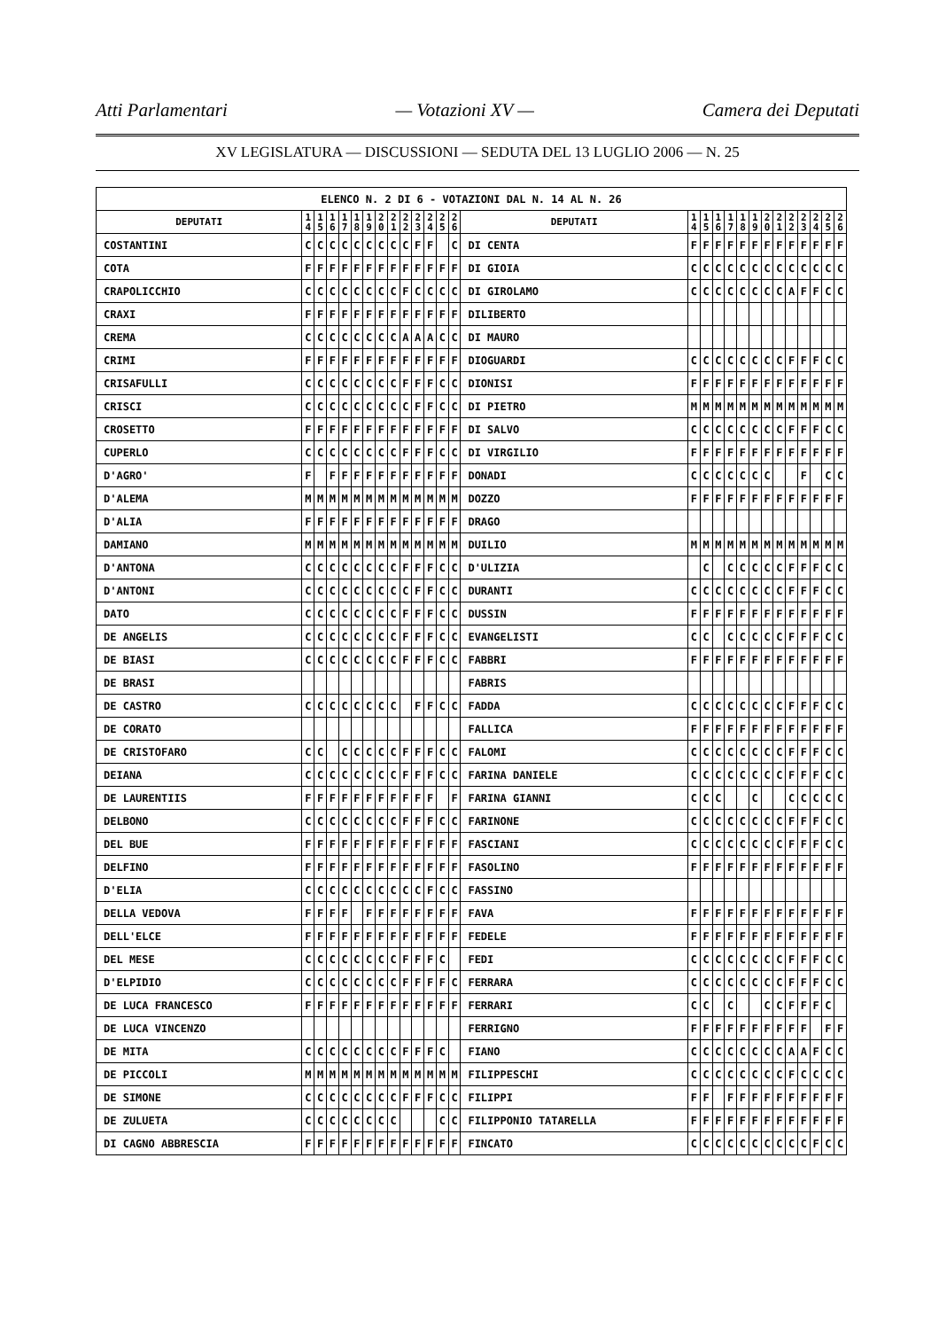Atti Parlamentari — Votazioni XV — Camera dei Deputati
XV LEGISLATURA — DISCUSSIONI — SEDUTA DEL 13 LUGLIO 2006 — N. 25
| ELENCO N. 2 DI 6 - VOTAZIONI DAL N. 14 AL N. 26 | | | | | | | | | | | | | | | | | | | | | | | | | | | |
| DEPUTATI | 1 4 | 1 5 | 1 6 | 1 7 | 1 8 | 1 9 | 2 0 | 2 1 | 2 2 | 2 3 | 2 4 | 2 5 | 2 6 | DEPUTATI | 1 4 | 1 5 | 1 6 | 1 7 | 1 8 | 1 9 | 2 0 | 2 1 | 2 2 | 2 3 | 2 4 | 2 5 | 2 6 |
| COSTANTINI | C | C | C | C | C | C | C | C | C | F | F | | C | DI CENTA | F | F | F | F | F | F | F | F | F | F | F | F | F |
| COTA | F | F | F | F | F | F | F | F | F | F | F | F | F | DI GIOIA | C | C | C | C | C | C | C | C | C | C | C | C | C |
| CRAPOLICCHIO | C | C | C | C | C | C | C | C | F | C | C | C | C | DI GIROLAMO | C | C | C | C | C | C | C | C | A | F | F | C | C |
| CRAXI | F | F | F | F | F | F | F | F | F | F | F | F | F | DILIBERTO | | | | | | | | | | | | | |
| CREMA | C | C | C | C | C | C | C | C | A | A | A | C | C | DI MAURO | | | | | | | | | | | | | |
| CRIMI | F | F | F | F | F | F | F | F | F | F | F | F | F | DIOGUARDI | C | C | C | C | C | C | C | C | F | F | F | C | C |
| CRISAFULLI | C | C | C | C | C | C | C | C | F | F | F | C | C | DIONISI | F | F | F | F | F | F | F | F | F | F | F | F | F |
| CRISCI | C | C | C | C | C | C | C | C | C | F | F | C | C | DI PIETRO | M | M | M | M | M | M | M | M | M | M | M | M | M |
| CROSETTO | F | F | F | F | F | F | F | F | F | F | F | F | F | DI SALVO | C | C | C | C | C | C | C | C | F | F | F | C | C |
| CUPERLO | C | C | C | C | C | C | C | C | F | F | F | C | C | DI VIRGILIO | F | F | F | F | F | F | F | F | F | F | F | F | F |
| D'AGRO' | F | | F | F | F | F | F | F | F | F | F | F | F | DONADI | C | C | C | C | C | C | C | | | F | | C | C |
| D'ALEMA | M | M | M | M | M | M | M | M | M | M | M | M | M | DOZZO | F | F | F | F | F | F | F | F | F | F | F | F | F |
| D'ALIA | F | F | F | F | F | F | F | F | F | F | F | F | F | DRAGO | | | | | | | | | | | | | |
| DAMIANO | M | M | M | M | M | M | M | M | M | M | M | M | M | DUILIO | M | M | M | M | M | M | M | M | M | M | M | M | M |
| D'ANTONA | C | C | C | C | C | C | C | C | F | F | F | C | C | D'ULIZIA | | C | | C | C | C | C | C | F | F | F | C | C |
| D'ANTONI | C | C | C | C | C | C | C | C | C | F | F | C | C | DURANTI | C | C | C | C | C | C | C | C | F | F | F | C | C |
| DATO | C | C | C | C | C | C | C | C | F | F | F | C | C | DUSSIN | F | F | F | F | F | F | F | F | F | F | F | F | F |
| DE ANGELIS | C | C | C | C | C | C | C | C | F | F | F | C | C | EVANGELISTI | C | C | | C | C | C | C | C | F | F | F | C | C |
| DE BIASI | C | C | C | C | C | C | C | C | F | F | F | C | C | FABBRI | F | F | F | F | F | F | F | F | F | F | F | F | F |
| DE BRASI | | | | | | | | | | | | | | FABRIS | | | | | | | | | | | | | |
| DE CASTRO | C | C | C | C | C | C | C | C | | F | F | C | C | FADDA | C | C | C | C | C | C | C | C | F | F | F | C | C |
| DE CORATO | | | | | | | | | | | | | | FALLICA | F | F | F | F | F | F | F | F | F | F | F | F | F |
| DE CRISTOFARO | C | C | | C | C | C | C | C | F | F | F | C | C | FALOMI | C | C | C | C | C | C | C | C | F | F | F | C | C |
| DEIANA | C | C | C | C | C | C | C | C | F | F | F | C | C | FARINA DANIELE | C | C | C | C | C | C | C | C | F | F | F | C | C |
| DE LAURENTIIS | F | F | F | F | F | F | F | F | F | F | F | | F | FARINA GIANNI | C | C | C | | | C | | | C | C | C | C | C |
| DELBONO | C | C | C | C | C | C | C | C | F | F | F | C | C | FARINONE | C | C | C | C | C | C | C | C | F | F | F | C | C |
| DEL BUE | F | F | F | F | F | F | F | F | F | F | F | F | F | FASCIANI | C | C | C | C | C | C | C | C | F | F | F | C | C |
| DELFINO | F | F | F | F | F | F | F | F | F | F | F | F | F | FASOLINO | F | F | F | F | F | F | F | F | F | F | F | F | F |
| D'ELIA | C | C | C | C | C | C | C | C | C | C | F | C | C | FASSINO | | | | | | | | | | | | | |
| DELLA VEDOVA | F | F | F | F | | F | F | F | F | F | F | F | F | FAVA | F | F | F | F | F | F | F | F | F | F | F | F | F |
| DELL'ELCE | F | F | F | F | F | F | F | F | F | F | F | F | F | FEDELE | F | F | F | F | F | F | F | F | F | F | F | F | F |
| DEL MESE | C | C | C | C | C | C | C | C | F | F | F | C | | FEDI | C | C | C | C | C | C | C | C | F | F | F | C | C |
| D'ELPIDIO | C | C | C | C | C | C | C | C | F | F | F | F | C | FERRARA | C | C | C | C | C | C | C | C | F | F | F | C | C |
| DE LUCA FRANCESCO | F | F | F | F | F | F | F | F | F | F | F | F | F | FERRARI | C | C | | C | | | C | C | F | F | F | C | |
| DE LUCA VINCENZO | | | | | | | | | | | | | | FERRIGNO | F | F | F | F | F | F | F | F | F | F | | F | F |
| DE MITA | C | C | C | C | C | C | C | C | F | F | F | C | | FIANO | C | C | C | C | C | C | C | C | A | A | F | C | C |
| DE PICCOLI | M | M | M | M | M | M | M | M | M | M | M | M | M | FILIPPESCHI | C | C | C | C | C | C | C | C | F | C | C | C | C |
| DE SIMONE | C | C | C | C | C | C | C | C | F | F | F | C | C | FILIPPI | F | F | | F | F | F | F | F | F | F | F | F | F |
| DE ZULUETA | C | C | C | C | C | C | C | C | | | | C | C | FILIPPONIO TATARELLA | F | F | F | F | F | F | F | F | F | F | F | F | F |
| DI CAGNO ABBRESCIA | F | F | F | F | F | F | F | F | F | F | F | F | F | FINCATO | C | C | C | C | C | C | C | C | C | C | F | C | C |